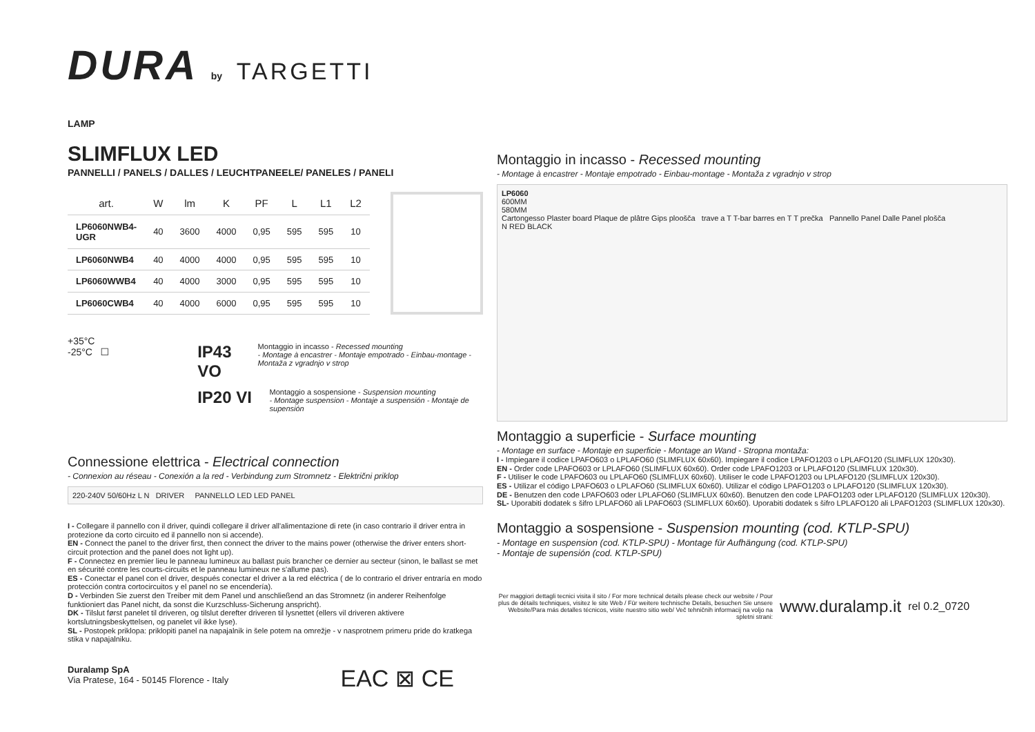DURA by TARGETTI
LAMP
SLIMFLUX LED
PANNELLI / PANELS / DALLES / LEUCHTPANEELE/ PANELES / PANELI
| art. | W | lm | K | PF | L | L1 | L2 |
| --- | --- | --- | --- | --- | --- | --- | --- |
| LP6060NWB4-UGR | 40 | 3600 | 4000 | 0,95 | 595 | 595 | 10 |
| LP6060NWB4 | 40 | 4000 | 4000 | 0,95 | 595 | 595 | 10 |
| LP6060WWB4 | 40 | 4000 | 3000 | 0,95 | 595 | 595 | 10 |
| LP6060CWB4 | 40 | 4000 | 6000 | 0,95 | 595 | 595 | 10 |
+35°C
-25°C ☐
IP43 VO
Montaggio in incasso - Recessed mounting
- Montage à encastrer - Montaje empotrado - Einbau-montage - Montaža z vgradnjo v strop
IP20 VI
Montaggio a sospensione - Suspension mounting
- Montage suspension - Montaje a suspensión - Montaje de supensión
Connessione elettrica - Electrical connection
- Connexion au réseau - Conexión a la red - Verbindung zum Stromnetz - Električni priklop
220-240V 50/60Hz L N DRIVER PANNELLO LED LED PANEL
I - Collegare il pannello con il driver, quindi collegare il driver all'alimentazione di rete (in caso contrario il driver entra in protezione da corto circuito ed il pannello non si accende).
EN - Connect the panel to the driver first, then connect the driver to the mains power (otherwise the driver enters short-circuit protection and the panel does not light up).
F - Connectez en premier lieu le panneau lumineux au ballast puis brancher ce dernier au secteur (sinon, le ballast se met en sécurité contre les courts-circuits et le panneau lumineux ne s'allume pas).
ES - Conectar el panel con el driver, después conectar el driver a la red eléctrica ( de lo contrario el driver entraría en modo protección contra cortocircuitos y el panel no se encendería).
D - Verbinden Sie zuerst den Treiber mit dem Panel und anschließend an das Stromnetz (in anderer Reihenfolge funktioniert das Panel nicht, da sonst die Kurzschluss-Sicherung anspricht).
DK - Tilslut først panelet til driveren, og tilslut derefter driveren til lysnettet (ellers vil driveren aktivere kortslutningsbeskyttelsen, og panelet vil ikke lyse).
SL - Postopek priklopa: priklopiti panel na napajalnik in šele potem na omrežje - v nasprotnem primeru pride do kratkega stika v napajalniku.
Duralamp SpA
Via Pratese, 164 - 50145 Florence - Italy
EAC ⊠ CE
Montaggio in incasso - Recessed mounting
- Montage à encastrer - Montaje empotrado - Einbau-montage - Montaža z vgradnjo v strop
LP6060
600MM
580MM
Cartongesso Plaster board Plaque de plâtre Gips ploošča trave a T T-bar barres en T T prečka Pannello Panel Dalle Panel plošča
N RED BLACK
Montaggio a superficie - Surface mounting
- Montage en surface - Montaje en superficie - Montage an Wand - Stropna montaža:
I - Impiegare il codice LPAFO603 o LPLAFO60 (SLIMFLUX 60x60). Impiegare il codice LPAFO1203 o LPLAFO120 (SLIMFLUX 120x30).
EN - Order code LPAFO603 or LPLAFO60 (SLIMFLUX 60x60). Order code LPAFO1203 or LPLAFO120 (SLIMFLUX 120x30).
F - Utiliser le code LPAFO603 ou LPLAFO60 (SLIMFLUX 60x60). Utiliser le code LPAFO1203 ou LPLAFO120 (SLIMFLUX 120x30).
ES - Utilizar el código LPAFO603 o LPLAFO60 (SLIMFLUX 60x60). Utilizar el código LPAFO1203 o LPLAFO120 (SLIMFLUX 120x30).
DE - Benutzen den code LPAFO603 oder LPLAFO60 (SLIMFLUX 60x60). Benutzen den code LPAFO1203 oder LPLAFO120 (SLIMFLUX 120x30).
SL- Uporabiti dodatek s šifro LPLAFO60 ali LPAFO603 (SLIMFLUX 60x60). Uporabiti dodatek s šifro LPLAFO120 ali LPAFO1203 (SLIMFLUX 120x30).
Montaggio a sospensione - Suspension mounting (cod. KTLP-SPU)
- Montage en suspension (cod. KTLP-SPU) - Montage für Aufhängung (cod. KTLP-SPU)
- Montaje de supensión (cod. KTLP-SPU)
Per maggiori dettagli tecnici visita il sito / For more technical details please check our website / Pour plus de détails techniques, visitez le site Web / Für weitere technische Details, besuchen Sie unsere Website/Para más detalles técnicos, visite nuestro sitio web/ Več tehničnih informacij na voljo na spletni strani:
www.duralamp.it
rel 0.2_0720